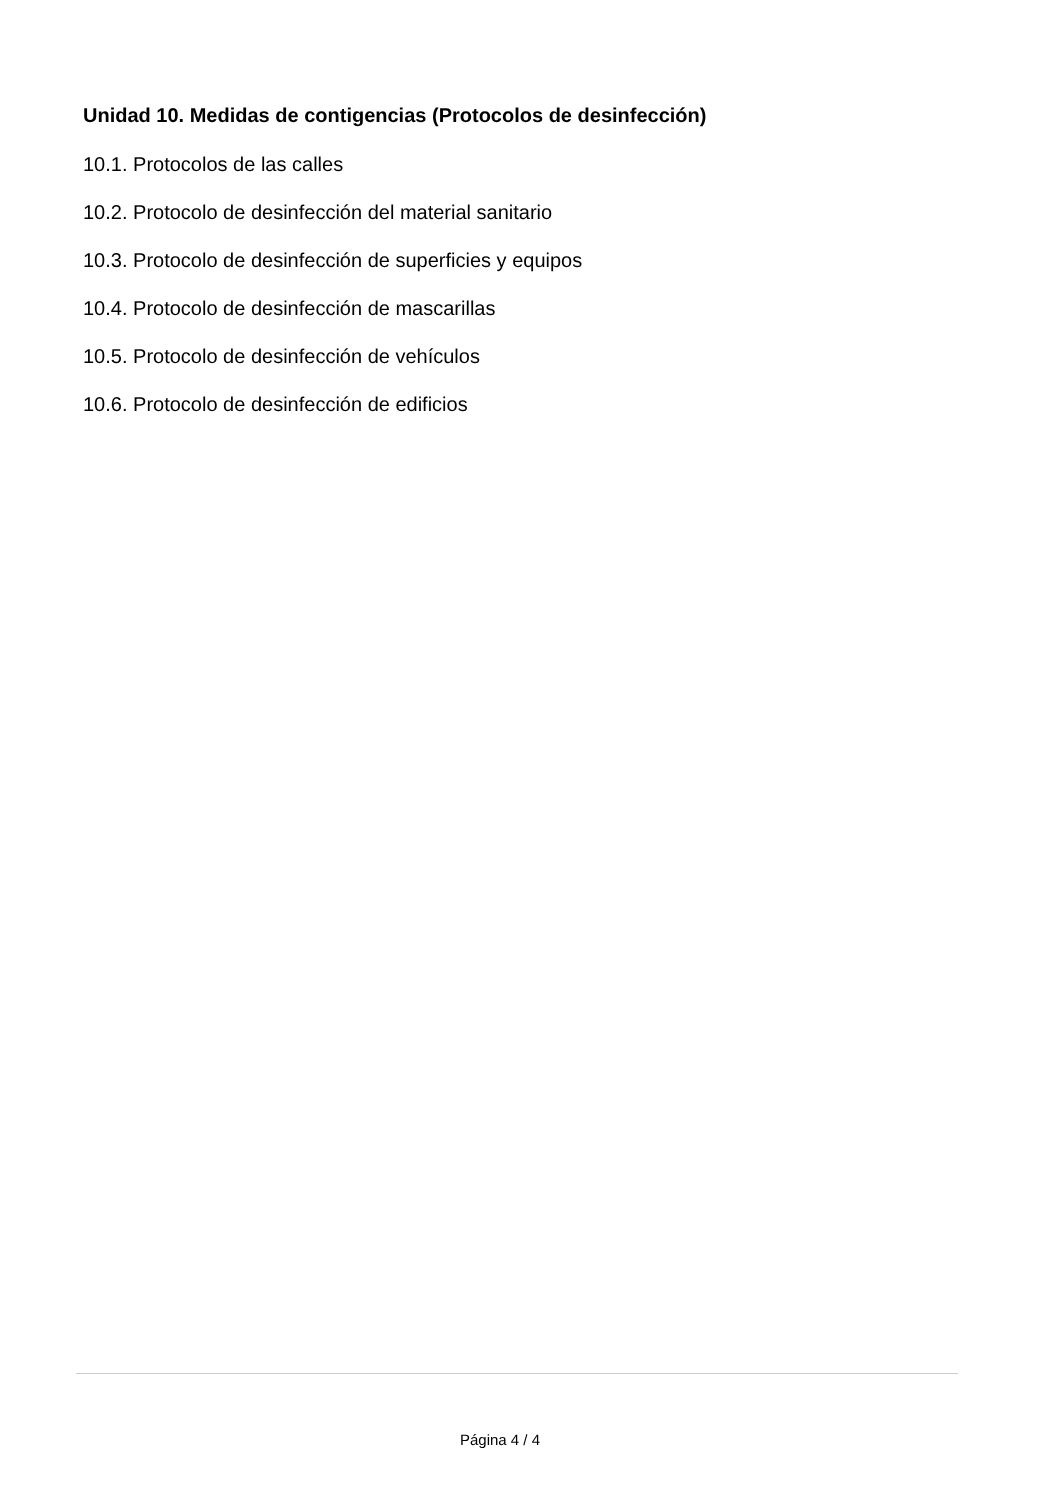Unidad 10. Medidas de contigencias (Protocolos de desinfección)
10.1. Protocolos de las calles
10.2. Protocolo de desinfección del material sanitario
10.3. Protocolo de desinfección de superficies y equipos
10.4. Protocolo de desinfección de mascarillas
10.5. Protocolo de desinfección de vehículos
10.6. Protocolo de desinfección de edificios
Página 4 / 4